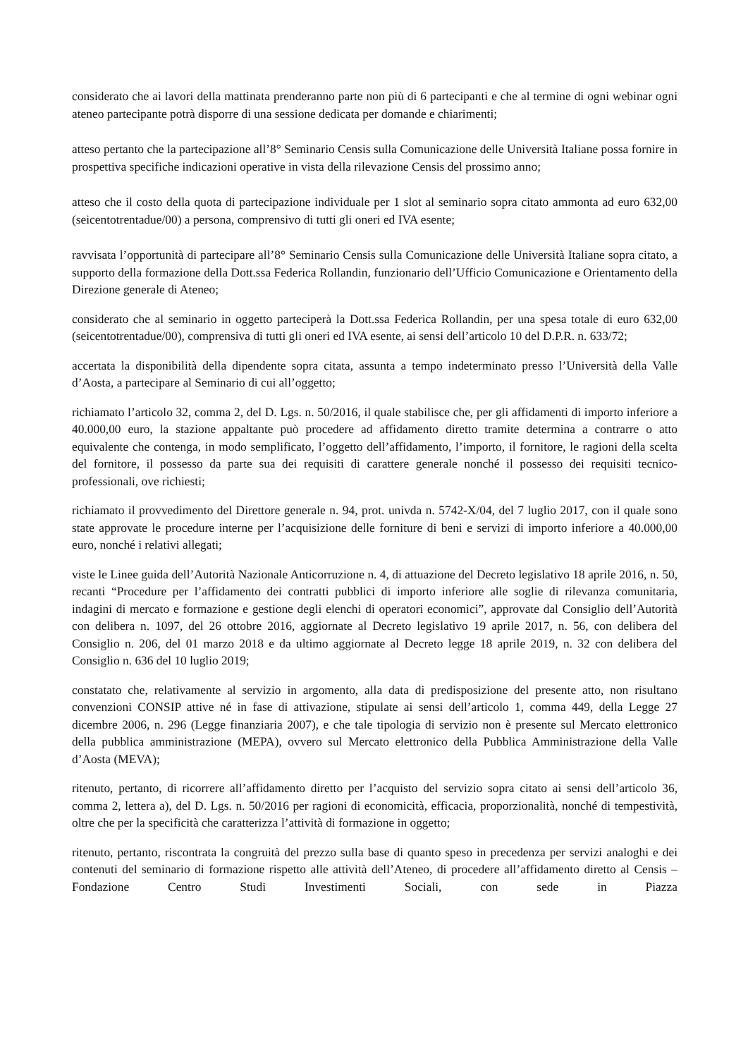considerato che ai lavori della mattinata prenderanno parte non più di 6 partecipanti e che al termine di ogni webinar ogni ateneo partecipante potrà disporre di una sessione dedicata per domande e chiarimenti;
atteso pertanto che la partecipazione all’8° Seminario Censis sulla Comunicazione delle Università Italiane possa fornire in prospettiva specifiche indicazioni operative in vista della rilevazione Censis del prossimo anno;
atteso che il costo della quota di partecipazione individuale per 1 slot al seminario sopra citato ammonta ad euro 632,00 (seicentotrentadue/00) a persona, comprensivo di tutti gli oneri ed IVA esente;
ravvisata l’opportunità di partecipare all’8° Seminario Censis sulla Comunicazione delle Università Italiane sopra citato, a supporto della formazione della Dott.ssa Federica Rollandin, funzionario dell’Ufficio Comunicazione e Orientamento della Direzione generale di Ateneo;
considerato che al seminario in oggetto parteciperà la Dott.ssa Federica Rollandin, per una spesa totale di euro 632,00 (seicentotrentadue/00), comprensiva di tutti gli oneri ed IVA esente, ai sensi dell’articolo 10 del D.P.R. n. 633/72;
accertata la disponibilità della dipendente sopra citata, assunta a tempo indeterminato presso l’Università della Valle d’Aosta, a partecipare al Seminario di cui all’oggetto;
richiamato l’articolo 32, comma 2, del D. Lgs. n. 50/2016, il quale stabilisce che, per gli affidamenti di importo inferiore a 40.000,00 euro, la stazione appaltante può procedere ad affidamento diretto tramite determina a contrarre o atto equivalente che contenga, in modo semplificato, l’oggetto dell’affidamento, l’importo, il fornitore, le ragioni della scelta del fornitore, il possesso da parte sua dei requisiti di carattere generale nonché il possesso dei requisiti tecnico-professionali, ove richiesti;
richiamato il provvedimento del Direttore generale n. 94, prot. univda n. 5742-X/04, del 7 luglio 2017, con il quale sono state approvate le procedure interne per l’acquisizione delle forniture di beni e servizi di importo inferiore a 40.000,00 euro, nonché i relativi allegati;
viste le Linee guida dell’Autorità Nazionale Anticorruzione n. 4, di attuazione del Decreto legislativo 18 aprile 2016, n. 50, recanti “Procedure per l’affidamento dei contratti pubblici di importo inferiore alle soglie di rilevanza comunitaria, indagini di mercato e formazione e gestione degli elenchi di operatori economici”, approvate dal Consiglio dell’Autorità con delibera n. 1097, del 26 ottobre 2016, aggiornate al Decreto legislativo 19 aprile 2017, n. 56, con delibera del Consiglio n. 206, del 01 marzo 2018 e da ultimo aggiornate al Decreto legge 18 aprile 2019, n. 32 con delibera del Consiglio n. 636 del 10 luglio 2019;
constatato che, relativamente al servizio in argomento, alla data di predisposizione del presente atto, non risultano convenzioni CONSIP attive né in fase di attivazione, stipulate ai sensi dell’articolo 1, comma 449, della Legge 27 dicembre 2006, n. 296 (Legge finanziaria 2007), e che tale tipologia di servizio non è presente sul Mercato elettronico della pubblica amministrazione (MEPA), ovvero sul Mercato elettronico della Pubblica Amministrazione della Valle d’Aosta (MEVA);
ritenuto, pertanto, di ricorrere all’affidamento diretto per l’acquisto del servizio sopra citato ai sensi dell’articolo 36, comma 2, lettera a), del D. Lgs. n. 50/2016 per ragioni di economicità, efficacia, proporzionalità, nonché di tempestività, oltre che per la specificità che caratterizza l’attività di formazione in oggetto;
ritenuto, pertanto, riscontrata la congruità del prezzo sulla base di quanto speso in precedenza per servizi analoghi e dei contenuti del seminario di formazione rispetto alle attività dell’Ateneo, di procedere all’affidamento diretto al Censis – Fondazione Centro Studi Investimenti Sociali, con sede in Piazza